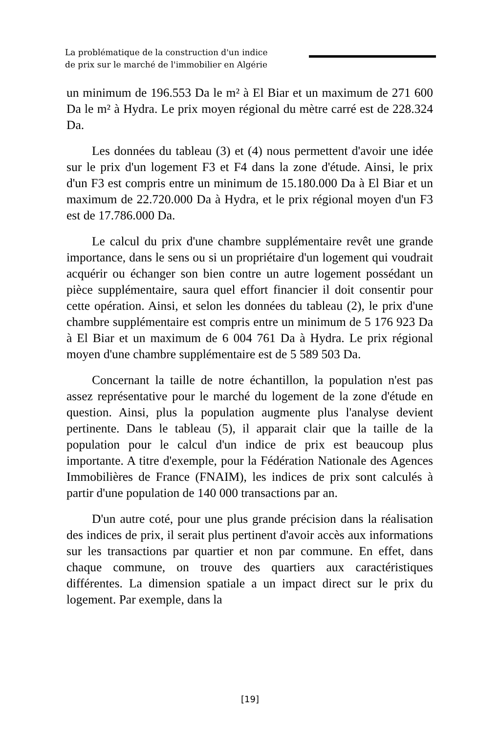La problématique de la construction d'un indice
de prix sur le marché de l'immobilier en Algérie
un minimum de 196.553 Da le m² à El Biar et un maximum de 271 600 Da le m² à Hydra. Le prix moyen régional du mètre carré est de 228.324 Da.
Les données du tableau (3) et (4) nous permettent d'avoir une idée sur le prix d'un logement F3 et F4 dans la zone d'étude. Ainsi, le prix d'un F3 est compris entre un minimum de 15.180.000 Da à El Biar et un maximum de 22.720.000 Da à Hydra, et le prix régional moyen d'un F3 est de 17.786.000 Da.
Le calcul du prix d'une chambre supplémentaire revêt une grande importance, dans le sens ou si un propriétaire d'un logement qui voudrait acquérir ou échanger son bien contre un autre logement possédant un pièce supplémentaire, saura quel effort financier il doit consentir pour cette opération. Ainsi, et selon les données du tableau (2), le prix d'une chambre supplémentaire est compris entre un minimum de 5 176 923 Da à El Biar et un maximum de 6 004 761 Da à Hydra. Le prix régional moyen d'une chambre supplémentaire est de 5 589 503 Da.
Concernant la taille de notre échantillon, la population n'est pas assez représentative pour le marché du logement de la zone d'étude en question. Ainsi, plus la population augmente plus l'analyse devient pertinente. Dans le tableau (5), il apparait clair que la taille de la population pour le calcul d'un indice de prix est beaucoup plus importante. A titre d'exemple, pour la Fédération Nationale des Agences Immobilières de France (FNAIM), les indices de prix sont calculés à partir d'une population de 140 000 transactions par an.
D'un autre coté, pour une plus grande précision dans la réalisation des indices de prix, il serait plus pertinent d'avoir accès aux informations sur les transactions par quartier et non par commune. En effet, dans chaque commune, on trouve des quartiers aux caractéristiques différentes. La dimension spatiale a un impact direct sur le prix du logement. Par exemple, dans la
[19]